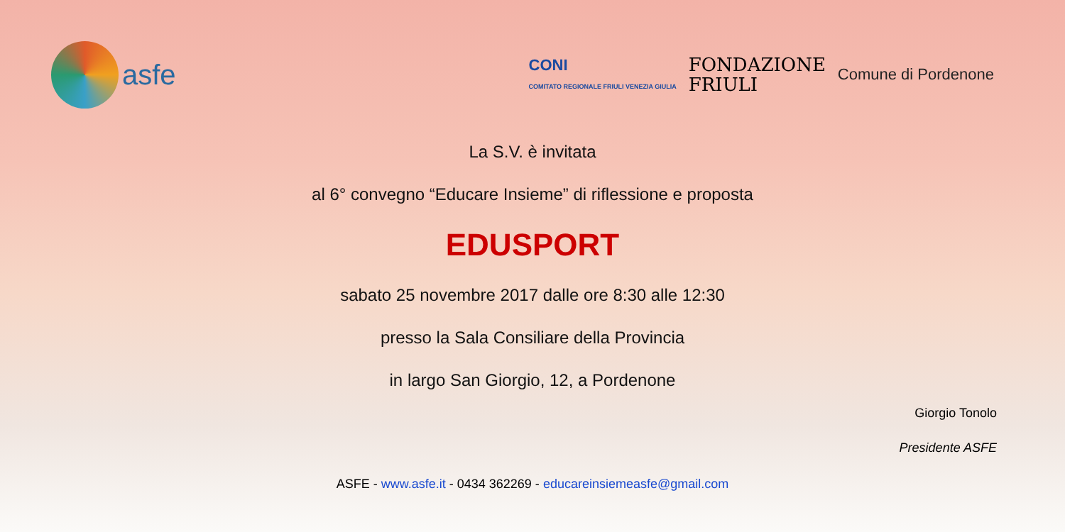asfe
CONI
COMITATO REGIONALE FRIULI VENEZIA GIULIA
FONDAZIONE
FRIULI
Comune di Pordenone
La S.V. è invitata
al 6° convegno “Educare Insieme” di riflessione e proposta
EDUSPORT
sabato 25 novembre 2017 dalle ore 8:30 alle 12:30
presso la Sala Consiliare della Provincia
in largo San Giorgio, 12, a Pordenone
Giorgio Tonolo
Presidente ASFE
ASFE - www.asfe.it - 0434 362269 - educareinsiemeasfe@gmail.com